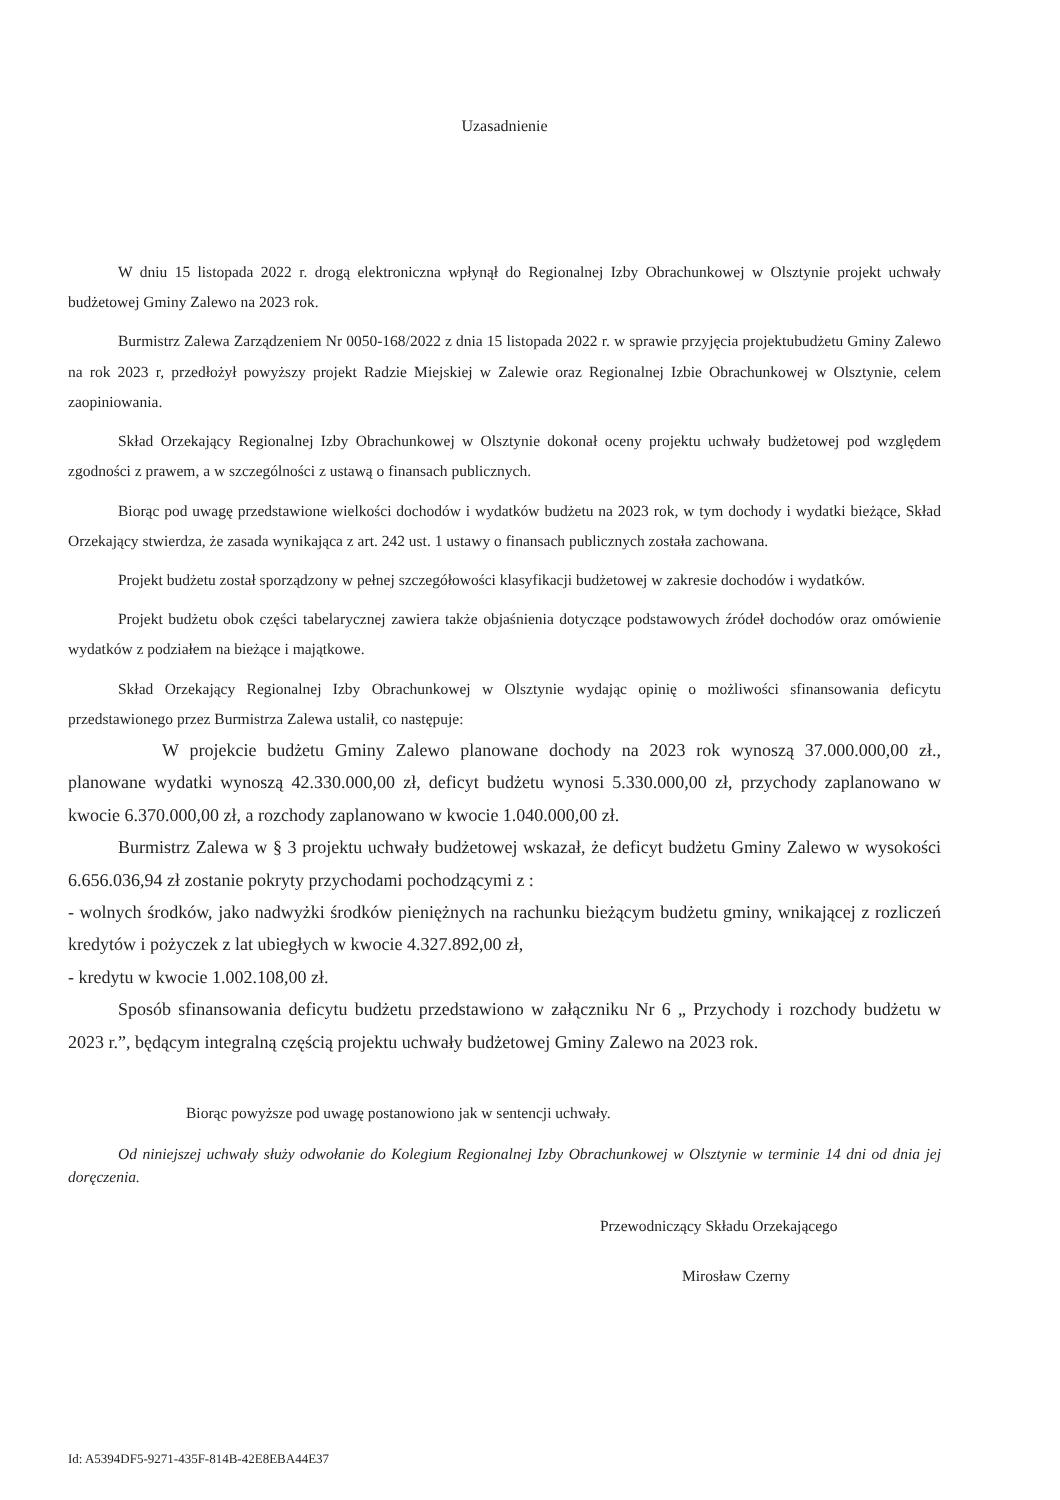Uzasadnienie
W dniu 15 listopada 2022 r. drogą elektroniczna wpłynął do Regionalnej Izby Obrachunkowej w Olsztynie projekt uchwały budżetowej Gminy Zalewo na 2023 rok.
Burmistrz Zalewa Zarządzeniem Nr 0050-168/2022 z dnia 15 listopada 2022 r. w sprawie przyjęcia projektubudżetu Gminy Zalewo na rok 2023 r, przedłożył powyższy projekt Radzie Miejskiej w Zalewie oraz Regionalnej Izbie Obrachunkowej w Olsztynie, celem zaopiniowania.
Skład Orzekający Regionalnej Izby Obrachunkowej w Olsztynie dokonał oceny projektu uchwały budżetowej pod względem zgodności z prawem, a w szczególności z ustawą o finansach publicznych.
Biorąc pod uwagę przedstawione wielkości dochodów i wydatków budżetu na 2023 rok, w tym dochody i wydatki bieżące, Skład Orzekający stwierdza, że zasada wynikająca z art. 242 ust. 1 ustawy o finansach publicznych została zachowana.
Projekt budżetu został sporządzony w pełnej szczegółowości klasyfikacji budżetowej w zakresie dochodów i wydatków.
Projekt budżetu obok części tabelarycznej zawiera także objaśnienia dotyczące podstawowych źródeł dochodów oraz omówienie wydatków z podziałem na bieżące i majątkowe.
Skład Orzekający Regionalnej Izby Obrachunkowej w Olsztynie wydając opinię o możliwości sfinansowania deficytu przedstawionego przez Burmistrza Zalewa ustalił, co następuje:
W projekcie budżetu Gminy Zalewo planowane dochody na 2023 rok wynoszą 37.000.000,00 zł., planowane wydatki wynoszą 42.330.000,00 zł, deficyt budżetu wynosi 5.330.000,00 zł, przychody zaplanowano w kwocie 6.370.000,00 zł, a rozchody zaplanowano w kwocie 1.040.000,00 zł.
Burmistrz Zalewa w § 3 projektu uchwały budżetowej wskazał, że deficyt budżetu Gminy Zalewo w wysokości 6.656.036,94 zł zostanie pokryty przychodami pochodzącymi z :
- wolnych środków, jako nadwyżki środków pieniężnych na rachunku bieżącym budżetu gminy, wnikającej z rozliczeń kredytów i pożyczek z lat ubiegłych w kwocie 4.327.892,00 zł,
- kredytu w kwocie 1.002.108,00 zł.
Sposób sfinansowania deficytu budżetu przedstawiono w załączniku Nr 6 „ Przychody i rozchody budżetu w 2023 r.”, będącym integralną częścią projektu uchwały budżetowej Gminy Zalewo na 2023 rok.
Biorąc powyższe pod uwagę postanowiono jak w sentencji uchwały.
Od niniejszej uchwały służy odwołanie do Kolegium Regionalnej Izby Obrachunkowej w Olsztynie w terminie 14 dni od dnia jej doręczenia.
Przewodniczący Składu Orzekającego
Mirosław Czerny
Id: A5394DF5-9271-435F-814B-42E8EBA44E37